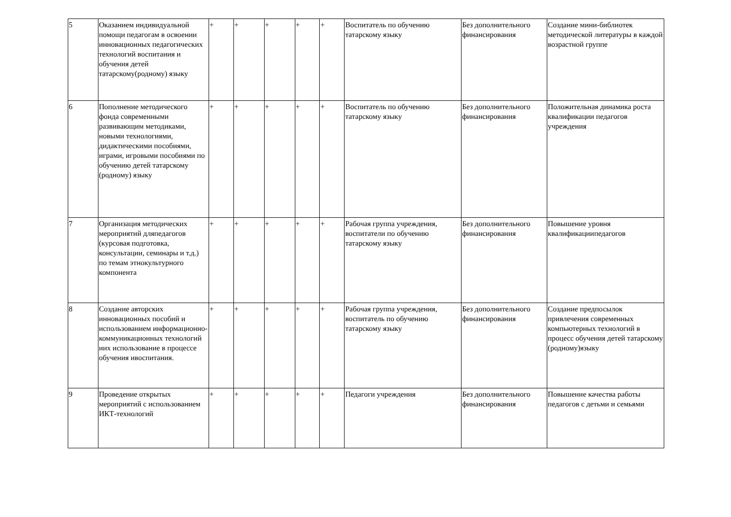| 5 | Оказанием индивидуальной помощи педагогам в освоении инновационных педагогических технологий воспитания и обучения детей татарскому(родному) языку | + | + | + | + | + | Воспитатель по обучению татарскому языку | Без дополнительного финансирования | Создание мини-библиотек методической литературы в каждой возрастной группе |
| 6 | Пополнение методического фонда современными развивающим методиками, новыми технологиями, дидактическими пособиями, играми, игровыми пособиями по обучению детей татарскому (родному) языку | + | + | + | + | + | Воспитатель по обучению татарскому языку | Без дополнительного финансирования | Положительная динамика роста квалификации педагогов учреждения |
| 7 | Организация методических мероприятий дляпедагогов (курсовая подготовка, консультации, семинары и т.д.) по темам этнокультурного компонента | + | + | + | + | + | Рабочая группа учреждения, воспитатели по обучению татарскому языку | Без дополнительного финансирования | Повышение уровня квалификациипедагогов |
| 8 | Создание авторских инновационных пособий и использованием информационно-коммуникационных технологий иих использование в процессе обучения ивоспитания. | + | + | + | + | + | Рабочая группа учреждения, воспитатель по обучению татарскому языку | Без дополнительного финансирования | Создание предпосылок привлечения современных компьютерных технологий в процесс обучения детей татарскому (родному)языку |
| 9 | Проведение открытых мероприятий с использованием ИКТ-технологий | + | + | + | + | + | Педагоги учреждения | Без дополнительного финансирования | Повышение качества работы педагогов с детьми и семьями |